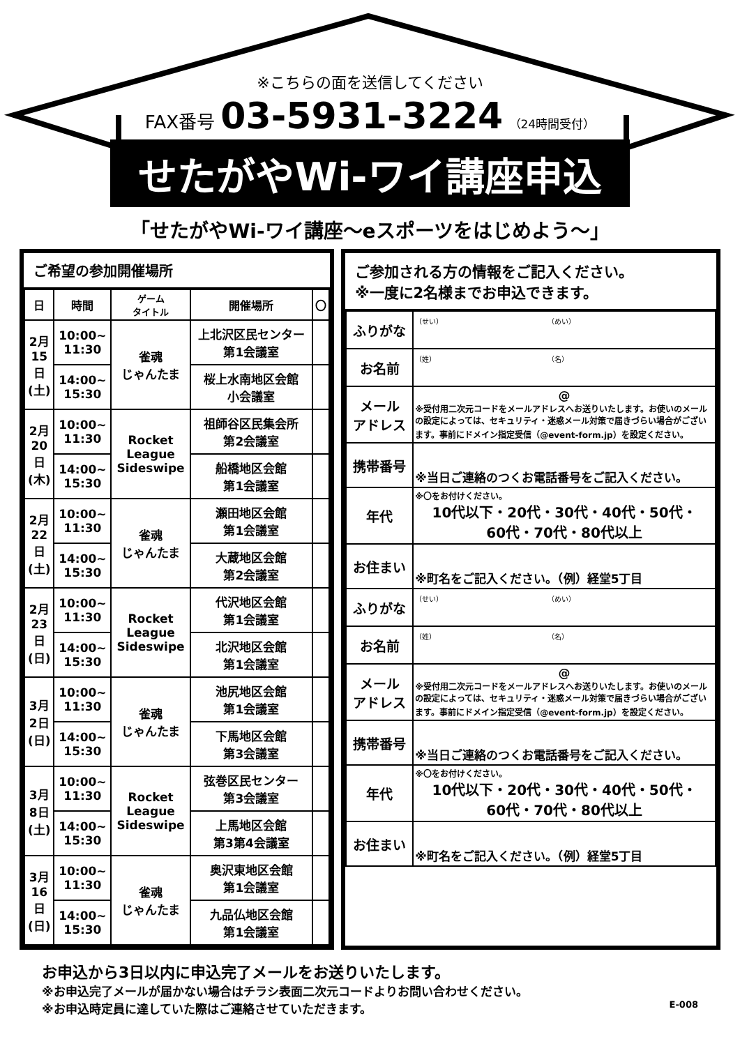※こちらの面を送信してください
FAX番号 03-5931-3224 （24時間受付）
せたがやWi-ワイ講座申込
「せたがやWi-ワイ講座～eスポーツをはじめよう～」
ご希望の参加開催場所
| 日 | 時間 | ゲーム タイトル | 開催場所 | 〇 |
| --- | --- | --- | --- | --- |
| 2月 15 日 (土) | 10:00~ 11:30 | 雀魂 じゃんたま | 上北沢区民センター 第1会議室 | |
| | 14:00~ 15:30 | | 桜上水南地区会館 小会議室 | |
| 2月 20 日 (木) | 10:00~ 11:30 | Rocket League Sideswipe | 祖師谷区民集会所 第2会議室 | |
| | 14:00~ 15:30 | | 船橋地区会館 第1会議室 | |
| 2月 22 日 (土) | 10:00~ 11:30 | 雀魂 じゃんたま | 瀬田地区会館 第1会議室 | |
| | 14:00~ 15:30 | | 大蔵地区会館 第2会議室 | |
| 2月 23 日 (日) | 10:00~ 11:30 | Rocket League Sideswipe | 代沢地区会館 第1会議室 | |
| | 14:00~ 15:30 | | 北沢地区会館 第1会議室 | |
| 3月 2日 (日) | 10:00~ 11:30 | 雀魂 じゃんたま | 池尻地区会館 第1会議室 | |
| | 14:00~ 15:30 | | 下馬地区会館 第3会議室 | |
| 3月 8日 (土) | 10:00~ 11:30 | Rocket League Sideswipe | 弦巻区民センター 第3会議室 | |
| | 14:00~ 15:30 | | 上馬地区会館 第3第4会議室 | |
| 3月 16 日 (日) | 10:00~ 11:30 | 雀魂 じゃんたま | 奥沢東地区会館 第1会議室 | |
| | 14:00~ 15:30 | | 九品仏地区会館 第1会議室 | |
ご参加される方の情報をご記入ください。
※一度に2名様までお申込できます。
| ふりがな | （せい） （めい） |
| お名前 | （姓） （名） |
| メール アドレス | @ ※受付用二次元コードをメールアドレスへお送りいたします。お使いのメールの設定によっては、セキュリティ・迷惑メール対策で届きづらい場合がございます。事前にドメイン指定受信（@event-form.jp）を設定ください。 |
| 携帯番号 | ※当日ご連絡のつくお電話番号をご記入ください。 |
| 年代 | ※〇をお付けください。 10代以下・20代・30代・40代・50代・ 60代・70代・80代以上 |
| お住まい | ※町名をご記入ください。（例）経堂5丁目 |
| ふりがな | （せい） （めい） |
| お名前 | （姓） （名） |
| メール アドレス | @ ※受付用二次元コードをメールアドレスへお送りいたします。お使いのメールの設定によっては、セキュリティ・迷惑メール対策で届きづらい場合がございます。事前にドメイン指定受信（@event-form.jp）を設定ください。 |
| 携帯番号 | ※当日ご連絡のつくお電話番号をご記入ください。 |
| 年代 | ※〇をお付けください。 10代以下・20代・30代・40代・50代・ 60代・70代・80代以上 |
| お住まい | ※町名をご記入ください。（例）経堂5丁目 |
お申込から3日以内に申込完了メールをお送りいたします。
※お申込完了メールが届かない場合はチラシ表面二次元コードよりお問い合わせください。
※お申込時定員に達していた際はご連絡させていただきます。 E-008